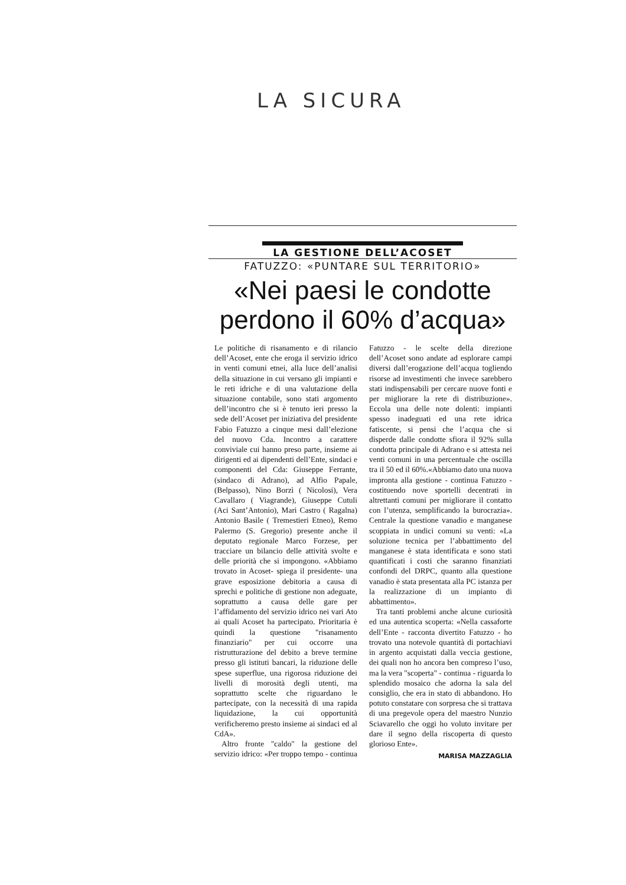LA SICURA
LA GESTIONE DELL’ACOSET
FATUZZO: «PUNTARE SUL TERRITORIO»
«Nei paesi le condotte perdono il 60% d’acqua»
Le politiche di risanamento e di rilancio dell’Acoset, ente che eroga il servizio idrico in venti comuni etnei, alla luce dell’analisi della situazione in cui versano gli impianti e le reti idriche e di una valutazione della situazione contabile, sono stati argomento dell’incontro che si è tenuto ieri presso la sede dell’Acoset per iniziativa del presidente Fabio Fatuzzo a cinque mesi dall’elezione del nuovo Cda. Incontro a carattere conviviale cui hanno preso parte, insieme ai dirigenti ed ai dipendenti dell’Ente, sindaci e componenti del Cda: Giuseppe Ferrante,(sindaco di Adrano), ad Alfio Papale, (Belpasso), Nino Borzì ( Nicolosi), Vera Cavallaro ( Viagrande), Giuseppe Cutuli (Aci Sant’Antonio), Mari Castro ( Ragalna) Antonio Basile ( Tremestieri Etneo), Remo Palermo (S. Gregorio) presente anche il deputato regionale Marco Forzese, per tracciare un bilancio delle attività svolte e delle priorità che si impongono. «Abbiamo trovato in Acoset- spiega il presidente- una grave esposizione debitoria a causa di sprechi e politiche di gestione non adeguate, soprattutto a causa delle gare per l’affidamento del servizio idrico nei vari Ato ai quali Acoset ha partecipato. Prioritaria è quindi la questione "risanamento finanziario" per cui occorre una ristrutturazione del debito a breve termine presso gli istituti bancari, la riduzione delle spese superflue, una rigorosa riduzione dei livelli di morosità degli utenti, ma soprattutto scelte che riguardano le partecipate, con la necessità di una rapida liquidazione, la cui opportunità verificheremo presto insieme ai sindaci ed al CdA».
Altro fronte "caldo" la gestione del servizio idrico: «Per troppo tempo - continua Fatuzzo - le scelte della direzione dell’Acoset sono andate ad esplorare campi diversi dall’erogazione dell’acqua togliendo risorse ad investimenti che invece sarebbero stati indispensabili per cercare nuove fonti e per migliorare la rete di distribuzione». Eccola una delle note dolenti: impianti spesso inadeguati ed una rete idrica fatiscente, si pensi che l’acqua che si disperde dalle condotte sfiora il 92% sulla condotta principale di Adrano e si attesta nei venti comuni in una percentuale che oscilla tra il 50 ed il 60%.«Abbiamo dato una nuova impronta alla gestione - continua Fatuzzo - costituendo nove sportelli decentrati in altrettanti comuni per migliorare il contatto con l’utenza, semplificando la burocrazia». Centrale la questione vanadio e manganese scoppiata in undici comuni su venti: «La soluzione tecnica per l’abbattimento del manganese è stata identificata e sono stati quantificati i costi che saranno finanziati confondi del DRPC, quanto alla questione vanadio è stata presentata alla PC istanza per la realizzazione di un impianto di abbattimento».
Tra tanti problemi anche alcune curiosità ed una autentica scoperta: «Nella cassaforte dell’Ente - racconta divertito Fatuzzo - ho trovato una notevole quantità di portachiavi in argento acquistati dalla veccia gestione, dei quali non ho ancora ben compreso l’uso, ma la vera "scoperta" - continua - riguarda lo splendido mosaico che adorna la sala del consiglio, che era in stato di abbandono. Ho potuto constatare con sorpresa che si trattava di una pregevole opera del maestro Nunzio Sciavarello che oggi ho voluto invitare per dare il segno della riscoperta di questo glorioso Ente».
MARISA MAZZAGLIA